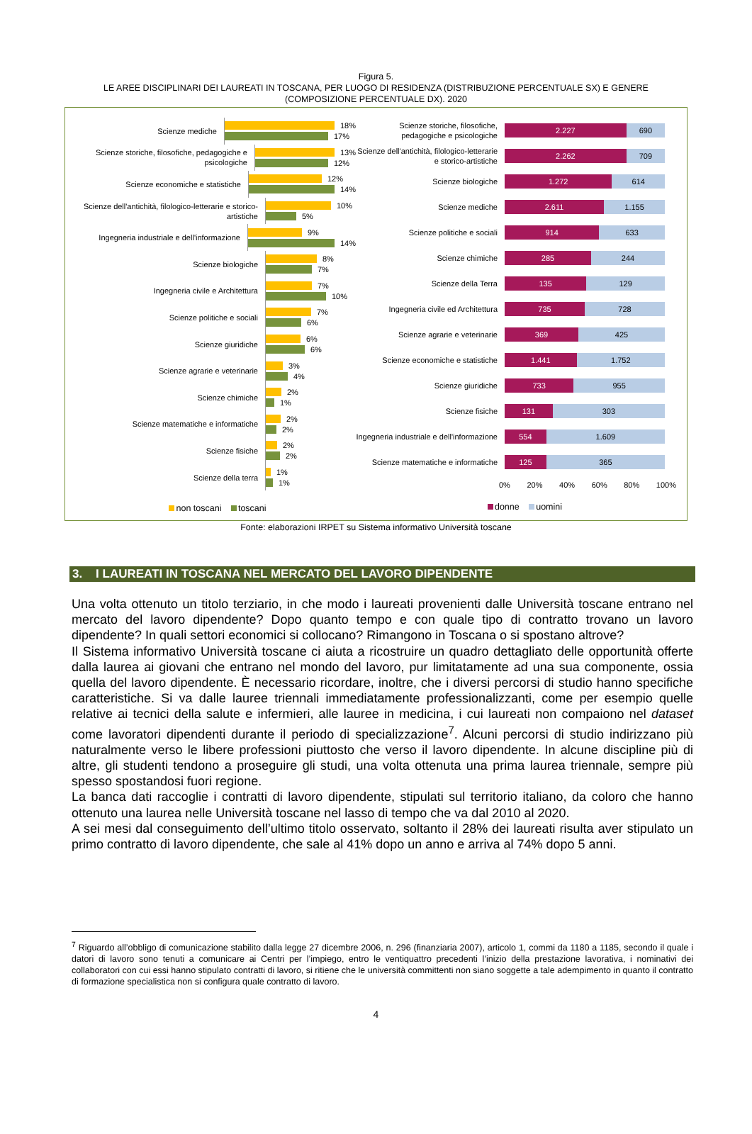Figura 5.
LE AREE DISCIPLINARI DEI LAUREATI IN TOSCANA, PER LUOGO DI RESIDENZA (DISTRIBUZIONE PERCENTUALE SX) E GENERE (COMPOSIZIONE PERCENTUALE DX). 2020
Scienze mediche
18%
17%
Scienze storiche, filosofiche, pedagogiche e psicologiche
13%
12%
Scienze economiche e statistiche
12%
14%
Scienze dell'antichità, filologico-letterarie e storico-artistiche
10%
5%
Ingegneria industriale e dell'informazione
9%
14%
Scienze biologiche
8%
7%
Ingegneria civile e Architettura
7%
10%
Scienze politiche e sociali
7%
6%
Scienze giuridiche
6%
6%
Scienze agrarie e veterinarie
3%
4%
Scienze chimiche
2%
1%
Scienze matematiche e informatiche
2%
2%
Scienze fisiche
2%
2%
Scienze della terra
1%
1%
non toscani toscani
Scienze storiche, filosofiche, pedagogiche e psicologiche
2.227 690
Scienze dell'antichità, filologico-letterarie e storico-artistiche
2.262 709
Scienze biologiche
1.272 614
Scienze mediche
2.611 1.155
Scienze politiche e sociali
914 633
Scienze chimiche
285 244
Scienze della Terra
135 129
Ingegneria civile ed Architettura
735 728
Scienze agrarie e veterinarie
369 425
Scienze economiche e statistiche
1.441 1.752
Scienze giuridiche
733 955
Scienze fisiche
131 303
Ingegneria industriale e dell'informazione
554 1.609
Scienze matematiche e informatiche
125 365
0% 20% 40% 60% 80% 100%
donne uomini
Fonte: elaborazioni IRPET su Sistema informativo Università toscane
3. I LAUREATI IN TOSCANA NEL MERCATO DEL LAVORO DIPENDENTE
Una volta ottenuto un titolo terziario, in che modo i laureati provenienti dalle Università toscane entrano nel mercato del lavoro dipendente? Dopo quanto tempo e con quale tipo di contratto trovano un lavoro dipendente? In quali settori economici si collocano? Rimangono in Toscana o si spostano altrove?
Il Sistema informativo Università toscane ci aiuta a ricostruire un quadro dettagliato delle opportunità offerte dalla laurea ai giovani che entrano nel mondo del lavoro, pur limitatamente ad una sua componente, ossia quella del lavoro dipendente. È necessario ricordare, inoltre, che i diversi percorsi di studio hanno specifiche caratteristiche. Si va dalle lauree triennali immediatamente professionalizzanti, come per esempio quelle relative ai tecnici della salute e infermieri, alle lauree in medicina, i cui laureati non compaiono nel dataset come lavoratori dipendenti durante il periodo di specializzazione<sup>7</sup>. Alcuni percorsi di studio indirizzano più naturalmente verso le libere professioni piuttosto che verso il lavoro dipendente. In alcune discipline più di altre, gli studenti tendono a proseguire gli studi, una volta ottenuta una prima laurea triennale, sempre più spesso spostandosi fuori regione.
La banca dati raccoglie i contratti di lavoro dipendente, stipulati sul territorio italiano, da coloro che hanno ottenuto una laurea nelle Università toscane nel lasso di tempo che va dal 2010 al 2020.
A sei mesi dal conseguimento dell’ultimo titolo osservato, soltanto il 28% dei laureati risulta aver stipulato un primo contratto di lavoro dipendente, che sale al 41% dopo un anno e arriva al 74% dopo 5 anni.
<sup>7</sup> Riguardo all’obbligo di comunicazione stabilito dalla legge 27 dicembre 2006, n. 296 (finanziaria 2007), articolo 1, commi da 1180 a 1185, secondo il quale i datori di lavoro sono tenuti a comunicare ai Centri per l’impiego, entro le ventiquattro precedenti l’inizio della prestazione lavorativa, i nominativi dei collaboratori con cui essi hanno stipulato contratti di lavoro, si ritiene che le università committenti non siano soggette a tale adempimento in quanto il contratto di formazione specialistica non si configura quale contratto di lavoro.
4